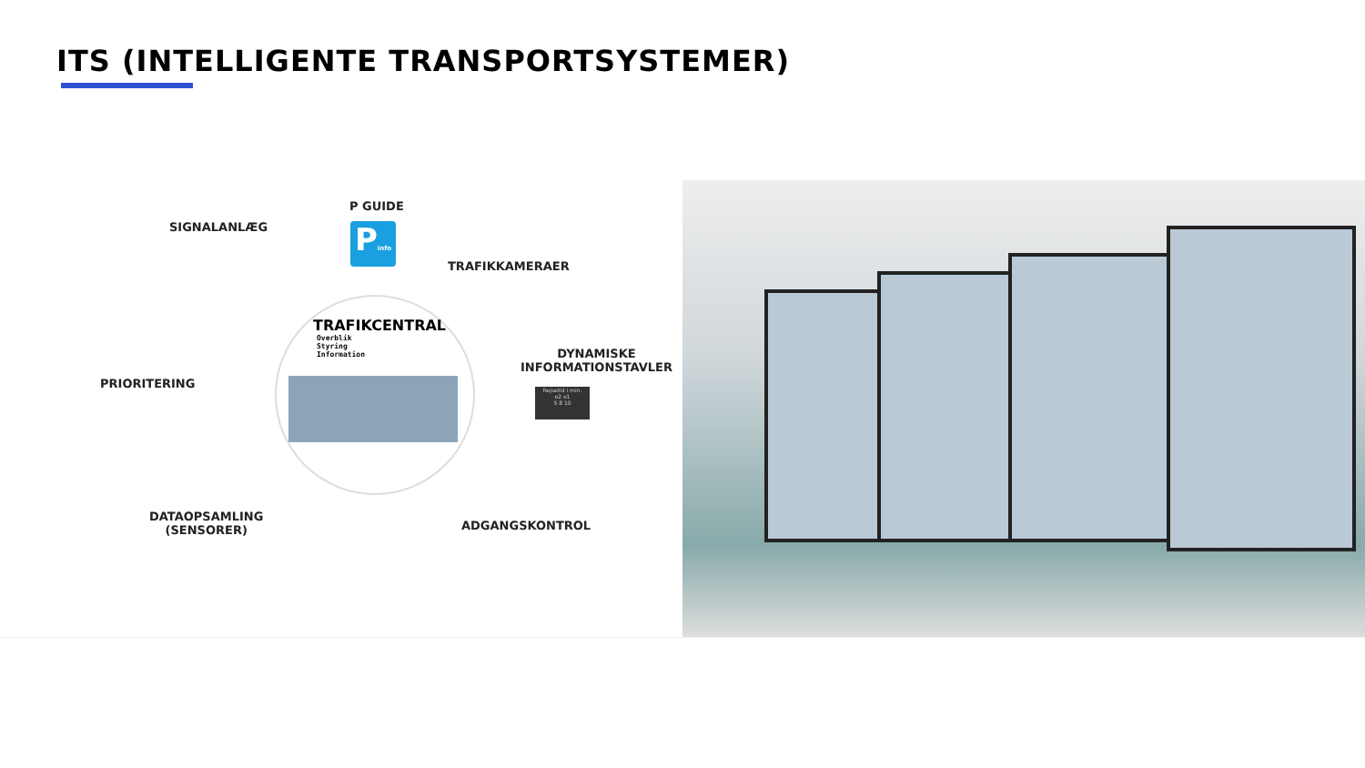ITS (INTELLIGENTE TRANSPORTSYSTEMER)
SIGNALANLÆG
P GUIDE
Pinfo
TRAFIKKAMERAER
TRAFIKCENTRAL
Overblik
Styring
Information
DYNAMISKE
INFORMATIONSTAVLER
Rejsetid i min.
o2 o1
5 8 10
PRIORITERING
DATAOPSAMLING
(SENSORER)
ADGANGSKONTROL